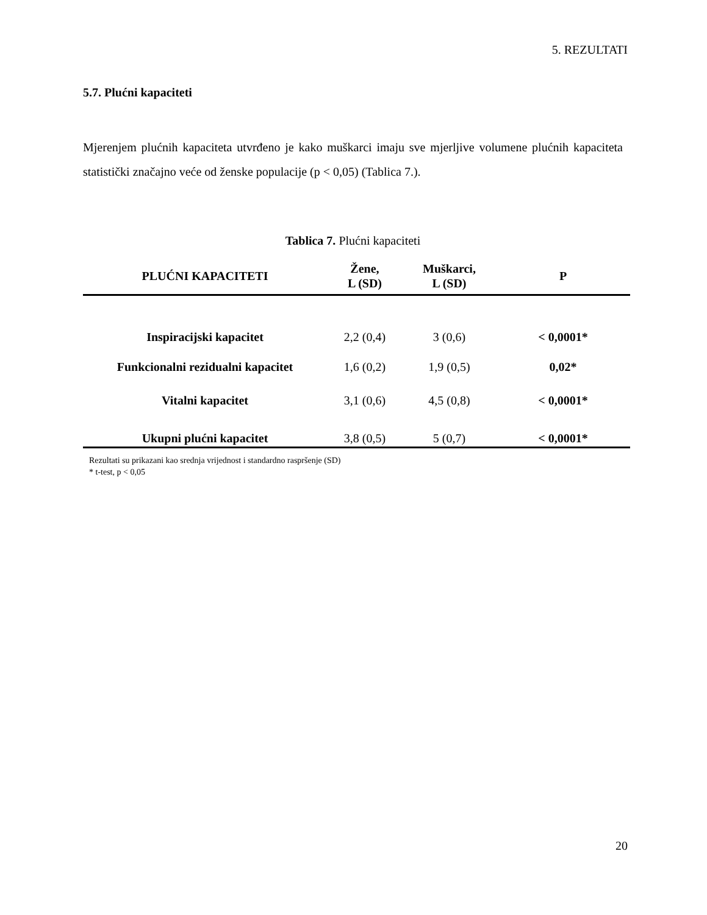5. REZULTATI
5.7. Plućni kapaciteti
Mjerenjem plućnih kapaciteta utvrđeno je kako muškarci imaju sve mjerljive volumene plućnih kapaciteta statistički značajno veće od ženske populacije (p < 0,05) (Tablica 7.).
Tablica 7. Plućni kapaciteti
| PLUĆNI KAPACITETI | Žene, L (SD) | Muškarci, L (SD) | P |
| --- | --- | --- | --- |
| Inspiracijski kapacitet | 2,2 (0,4) | 3 (0,6) | < 0,0001* |
| Funkcionalni rezidualni kapacitet | 1,6 (0,2) | 1,9 (0,5) | 0,02* |
| Vitalni kapacitet | 3,1 (0,6) | 4,5 (0,8) | < 0,0001* |
| Ukupni plućni kapacitet | 3,8 (0,5) | 5 (0,7) | < 0,0001* |
Rezultati su prikazani kao srednja vrijednost i standardno raspršenje (SD)
* t-test, p < 0,05
20